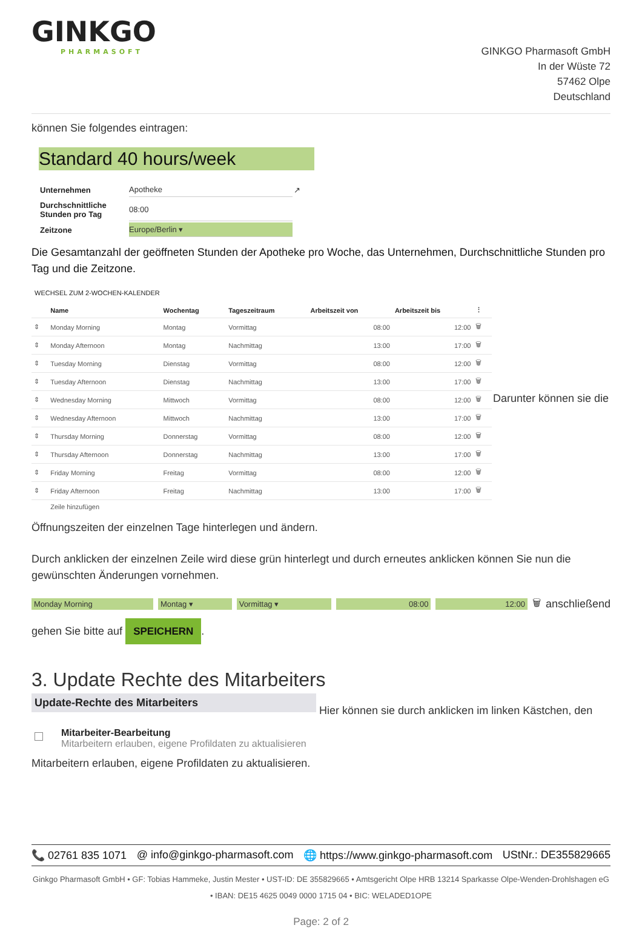GINKGO
PHARMASOFT
GINKGO Pharmasoft GmbH
In der Wüste 72
57462 Olpe
Deutschland
können Sie folgendes eintragen:
Standard 40 hours/week
| Unternehmen | Apotheke | ↗ |
| Durchschnittliche Stunden pro Tag | 08:00 | |
| Zeitzone | Europe/Berlin ▾ | |
Die Gesamtanzahl der geöffneten Stunden der Apotheke pro Woche, das Unternehmen, Durchschnittliche Stunden pro Tag und die Zeitzone.
WECHSEL ZUM 2-WOCHEN-KALENDER
| | Name | Wochentag | Tageszeitraum | Arbeitszeit von | Arbeitszeit bis | ⋮ |
| --- | --- | --- | --- | --- | --- | --- |
| ⇕ | Monday Morning | Montag | Vormittag | 08:00 | 12:00 | 🗑 |
| ⇕ | Monday Afternoon | Montag | Nachmittag | 13:00 | 17:00 | 🗑 |
| ⇕ | Tuesday Morning | Dienstag | Vormittag | 08:00 | 12:00 | 🗑 |
| ⇕ | Tuesday Afternoon | Dienstag | Nachmittag | 13:00 | 17:00 | 🗑 |
| ⇕ | Wednesday Morning | Mittwoch | Vormittag | 08:00 | 12:00 | 🗑 |
| ⇕ | Wednesday Afternoon | Mittwoch | Nachmittag | 13:00 | 17:00 | 🗑 |
| ⇕ | Thursday Morning | Donnerstag | Vormittag | 08:00 | 12:00 | 🗑 |
| ⇕ | Thursday Afternoon | Donnerstag | Nachmittag | 13:00 | 17:00 | 🗑 |
| ⇕ | Friday Morning | Freitag | Vormittag | 08:00 | 12:00 | 🗑 |
| ⇕ | Friday Afternoon | Freitag | Nachmittag | 13:00 | 17:00 | 🗑 |
| | Zeile hinzufügen | | | | | |
Darunter können sie die
Öffnungszeiten der einzelnen Tage hinterlegen und ändern.
Durch anklicken der einzelnen Zeile wird diese grün hinterlegt und durch erneutes anklicken können Sie nun die gewünschten Änderungen vornehmen.
Monday Morning Montag ▾ Vormittag ▾ 08:00 12:00 🗑 anschließend
gehen Sie bitte auf SPEICHERN.
3. Update Rechte des Mitarbeiters
Update-Rechte des Mitarbeiters
Mitarbeiter-Bearbeitung
Mitarbeitern erlauben, eigene Profildaten zu aktualisieren
Hier können sie durch anklicken im linken Kästchen, den
Mitarbeitern erlauben, eigene Profildaten zu aktualisieren.
📞 02761 835 1071 @ info@ginkgo-pharmasoft.com 🌐 https://www.ginkgo-pharmasoft.com UStNr.: DE355829665
Ginkgo Pharmasoft GmbH • GF: Tobias Hammeke, Justin Mester • UST-ID: DE 355829665 • Amtsgericht Olpe HRB 13214 Sparkasse Olpe-Wenden-Drohlshagen eG • IBAN: DE15 4625 0049 0000 1715 04 • BIC: WELADED1OPE
Page: 2 of 2